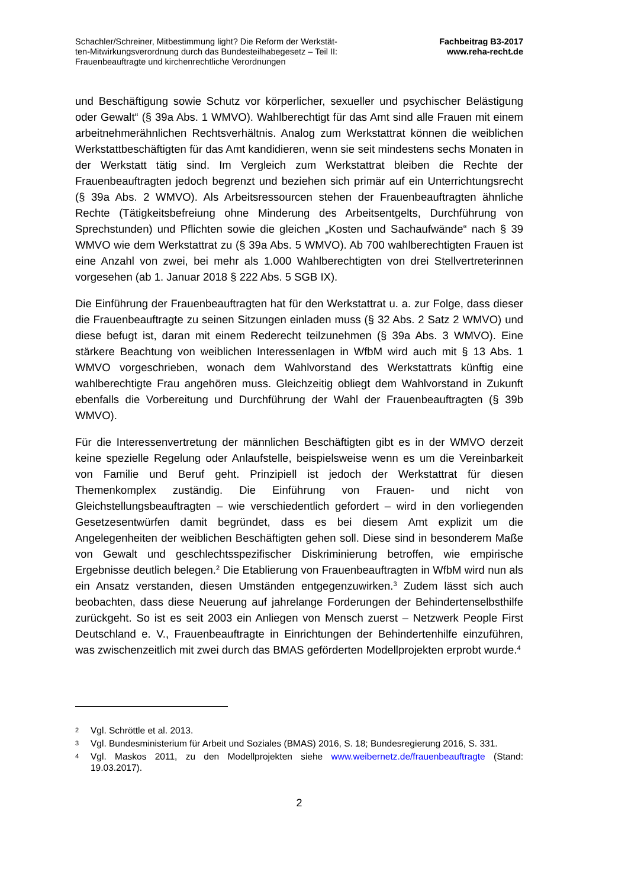Schachler/Schreiner, Mitbestimmung light? Die Reform der Werkstät-
ten-Mitwirkungsverordnung durch das Bundesteilhabegesetz – Teil II:
Frauenbeauftragte und kirchenrechtliche Verordnungen
Fachbeitrag B3-2017
www.reha-recht.de
und Beschäftigung sowie Schutz vor körperlicher, sexueller und psychischer Belästigung oder Gewalt“ (§ 39a Abs. 1 WMVO). Wahlberechtigt für das Amt sind alle Frauen mit einem arbeitnehmerähnlichen Rechtsverhältnis. Analog zum Werkstattrat können die weiblichen Werkstattbeschäftigten für das Amt kandidieren, wenn sie seit mindestens sechs Monaten in der Werkstatt tätig sind. Im Vergleich zum Werkstattrat bleiben die Rechte der Frauenbeauftragten jedoch begrenzt und beziehen sich primär auf ein Unterrichtungsrecht (§ 39a Abs. 2 WMVO). Als Arbeitsressourcen stehen der Frauenbeauftragten ähnliche Rechte (Tätigkeitsbefreiung ohne Minderung des Arbeitsentgelts, Durchführung von Sprechstunden) und Pflichten sowie die gleichen „Kosten und Sachaufwände“ nach § 39 WMVO wie dem Werkstattrat zu (§ 39a Abs. 5 WMVO). Ab 700 wahlberechtigten Frauen ist eine Anzahl von zwei, bei mehr als 1.000 Wahlberechtigten von drei Stellvertreterinnen vorgesehen (ab 1. Januar 2018 § 222 Abs. 5 SGB IX).
Die Einführung der Frauenbeauftragten hat für den Werkstattrat u. a. zur Folge, dass dieser die Frauenbeauftragte zu seinen Sitzungen einladen muss (§ 32 Abs. 2 Satz 2 WMVO) und diese befugt ist, daran mit einem Rederecht teilzunehmen (§ 39a Abs. 3 WMVO). Eine stärkere Beachtung von weiblichen Interessenlagen in WfbM wird auch mit § 13 Abs. 1 WMVO vorgeschrieben, wonach dem Wahlvorstand des Werkstattrats künftig eine wahlberechtigte Frau angehören muss. Gleichzeitig obliegt dem Wahlvorstand in Zukunft ebenfalls die Vorbereitung und Durchführung der Wahl der Frauenbeauftragten (§ 39b WMVO).
Für die Interessenvertretung der männlichen Beschäftigten gibt es in der WMVO derzeit keine spezielle Regelung oder Anlaufstelle, beispielsweise wenn es um die Vereinbarkeit von Familie und Beruf geht. Prinzipiell ist jedoch der Werkstattrat für diesen Themenkomplex zuständig. Die Einführung von Frauen- und nicht von Gleichstellungsbeauftragten – wie verschiedentlich gefordert – wird in den vorliegenden Gesetzesentwürfen damit begründet, dass es bei diesem Amt explizit um die Angelegenheiten der weiblichen Beschäftigten gehen soll. Diese sind in besonderem Maße von Gewalt und geschlechtsspezifischer Diskriminierung betroffen, wie empirische Ergebnisse deutlich belegen.<sup>2</sup> Die Etablierung von Frauenbeauftragten in WfbM wird nun als ein Ansatz verstanden, diesen Umständen entgegenzuwirken.<sup>3</sup> Zudem lässt sich auch beobachten, dass diese Neuerung auf jahrelange Forderungen der Behindertenselbsthilfe zurückgeht. So ist es seit 2003 ein Anliegen von Mensch zuerst – Netzwerk People First Deutschland e. V., Frauenbeauftragte in Einrichtungen der Behindertenhilfe einzuführen, was zwischenzeitlich mit zwei durch das BMAS geförderten Modellprojekten erprobt wurde.<sup>4</sup>
2 Vgl. Schröttle et al. 2013.
3 Vgl. Bundesministerium für Arbeit und Soziales (BMAS) 2016, S. 18; Bundesregierung 2016, S. 331.
4 Vgl. Maskos 2011, zu den Modellprojekten siehe www.weibernetz.de/frauenbeauftragte (Stand: 19.03.2017).
2